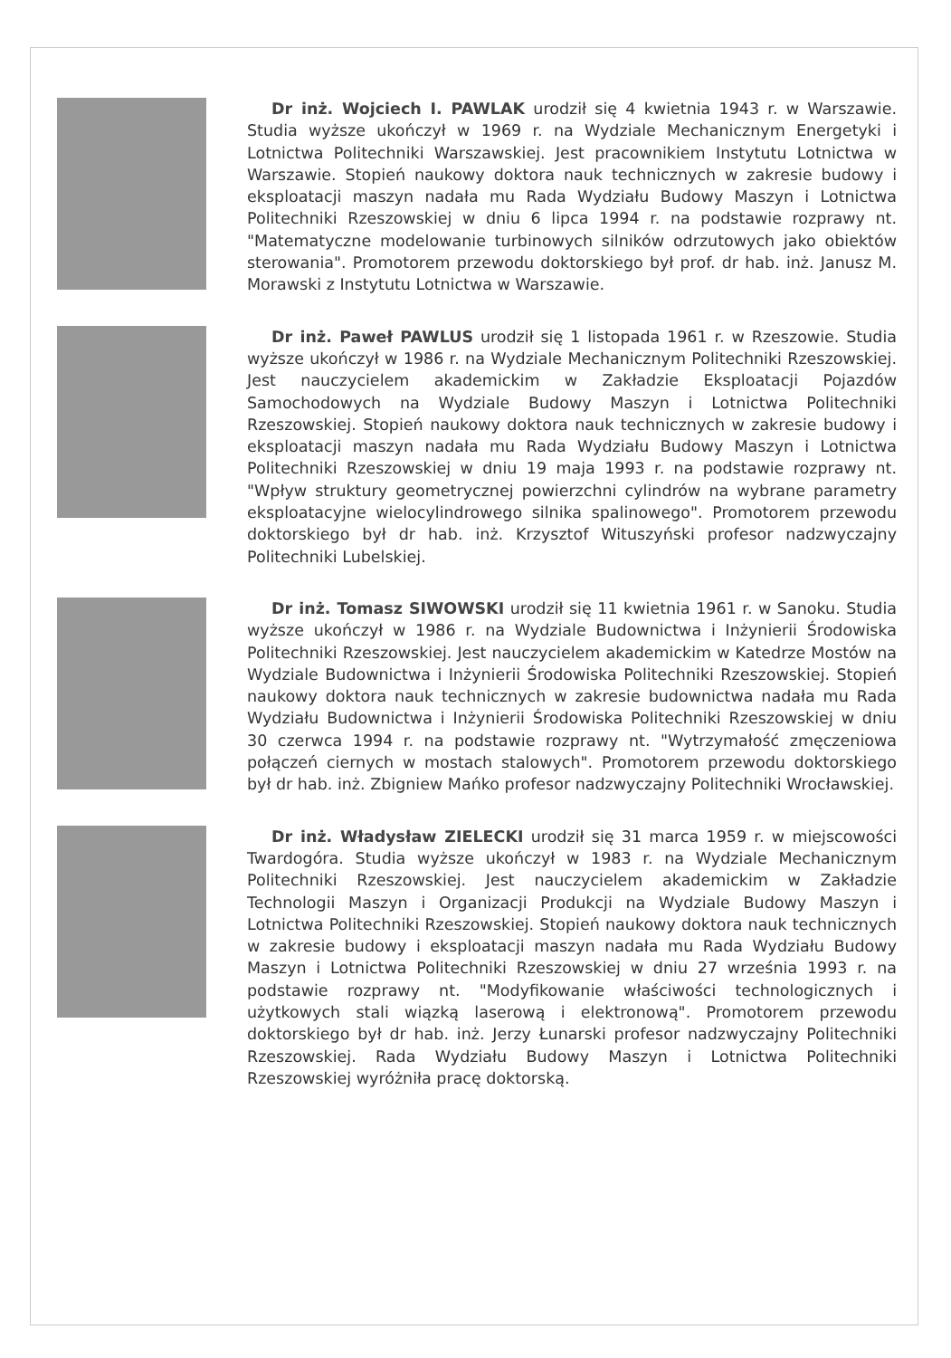Dr inż. Wojciech I. PAWLAK urodził się 4 kwietnia 1943 r. w Warszawie. Studia wyższe ukończył w 1969 r. na Wydziale Mechanicznym Energetyki i Lotnictwa Politechniki Warszawskiej. Jest pracownikiem Instytutu Lotnictwa w Warszawie. Stopień naukowy doktora nauk technicznych w zakresie budowy i eksploatacji maszyn nadała mu Rada Wydziału Budowy Maszyn i Lotnictwa Politechniki Rzeszowskiej w dniu 6 lipca 1994 r. na podstawie rozprawy nt. "Matematyczne modelowanie turbinowych silników odrzutowych jako obiektów sterowania". Promotorem przewodu doktorskiego był prof. dr hab. inż. Janusz M. Morawski z Instytutu Lotnictwa w Warszawie.
Dr inż. Paweł PAWLUS urodził się 1 listopada 1961 r. w Rzeszowie. Studia wyższe ukończył w 1986 r. na Wydziale Mechanicznym Politechniki Rzeszowskiej. Jest nauczycielem akademickim w Zakładzie Eksploatacji Pojazdów Samochodowych na Wydziale Budowy Maszyn i Lotnictwa Politechniki Rzeszowskiej. Stopień naukowy doktora nauk technicznych w zakresie budowy i eksploatacji maszyn nadała mu Rada Wydziału Budowy Maszyn i Lotnictwa Politechniki Rzeszowskiej w dniu 19 maja 1993 r. na podstawie rozprawy nt. "Wpływ struktury geometrycznej powierzchni cylindrów na wybrane parametry eksploatacyjne wielocylindrowego silnika spalinowego". Promotorem przewodu doktorskiego był dr hab. inż. Krzysztof Wituszyński profesor nadzwyczajny Politechniki Lubelskiej.
Dr inż. Tomasz SIWOWSKI urodził się 11 kwietnia 1961 r. w Sanoku. Studia wyższe ukończył w 1986 r. na Wydziale Budownictwa i Inżynierii Środowiska Politechniki Rzeszowskiej. Jest nauczycielem akademickim w Katedrze Mostów na Wydziale Budownictwa i Inżynierii Środowiska Politechniki Rzeszowskiej. Stopień naukowy doktora nauk technicznych w zakresie budownictwa nadała mu Rada Wydziału Budownictwa i Inżynierii Środowiska Politechniki Rzeszowskiej w dniu 30 czerwca 1994 r. na podstawie rozprawy nt. "Wytrzymałość zmęczeniowa połączeń ciernych w mostach stalowych". Promotorem przewodu doktorskiego był dr hab. inż. Zbigniew Mańko profesor nadzwyczajny Politechniki Wrocławskiej.
Dr inż. Władysław ZIELECKI urodził się 31 marca 1959 r. w miejscowości Twardogóra. Studia wyższe ukończył w 1983 r. na Wydziale Mechanicznym Politechniki Rzeszowskiej. Jest nauczycielem akademickim w Zakładzie Technologii Maszyn i Organizacji Produkcji na Wydziale Budowy Maszyn i Lotnictwa Politechniki Rzeszowskiej. Stopień naukowy doktora nauk technicznych w zakresie budowy i eksploatacji maszyn nadała mu Rada Wydziału Budowy Maszyn i Lotnictwa Politechniki Rzeszowskiej w dniu 27 września 1993 r. na podstawie rozprawy nt. "Modyfikowanie właściwości technologicznych i użytkowych stali wiązką laserową i elektronową". Promotorem przewodu doktorskiego był dr hab. inż. Jerzy Łunarski profesor nadzwyczajny Politechniki Rzeszowskiej. Rada Wydziału Budowy Maszyn i Lotnictwa Politechniki Rzeszowskiej wyróżniła pracę doktorską.